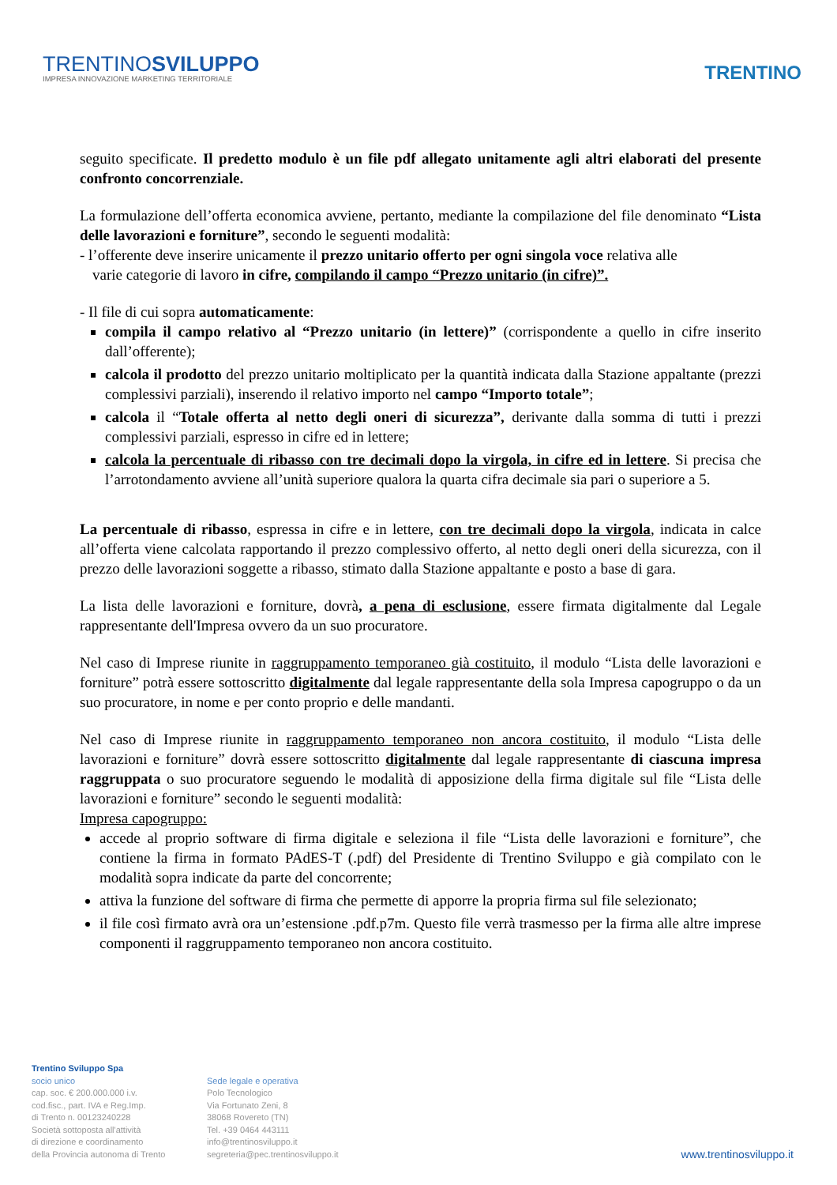TRENTINOSVILUPPO
IMPRESA INNOVAZIONE MARKETING TERRITORIALE
TRENTINO
seguito specificate. Il predetto modulo è un file pdf allegato unitamente agli altri elaborati del presente confronto concorrenziale.
La formulazione dell’offerta economica avviene, pertanto, mediante la compilazione del file denominato “Lista delle lavorazioni e forniture”, secondo le seguenti modalità:
- l’offerente deve inserire unicamente il prezzo unitario offerto per ogni singola voce relativa alle
varie categorie di lavoro in cifre, compilando il campo “Prezzo unitario (in cifre)”.
- Il file di cui sopra automaticamente:
compila il campo relativo al “Prezzo unitario (in lettere)” (corrispondente a quello in cifre inserito dall’offerente);
calcola il prodotto del prezzo unitario moltiplicato per la quantità indicata dalla Stazione appaltante (prezzi complessivi parziali), inserendo il relativo importo nel campo “Importo totale”;
calcola il “Totale offerta al netto degli oneri di sicurezza”, derivante dalla somma di tutti i prezzi complessivi parziali, espresso in cifre ed in lettere;
calcola la percentuale di ribasso con tre decimali dopo la virgola, in cifre ed in lettere. Si precisa che l’arrotondamento avviene all’unità superiore qualora la quarta cifra decimale sia pari o superiore a 5.
La percentuale di ribasso, espressa in cifre e in lettere, con tre decimali dopo la virgola, indicata in calce all’offerta viene calcolata rapportando il prezzo complessivo offerto, al netto degli oneri della sicurezza, con il prezzo delle lavorazioni soggette a ribasso, stimato dalla Stazione appaltante e posto a base di gara.
La lista delle lavorazioni e forniture, dovrà, a pena di esclusione, essere firmata digitalmente dal Legale rappresentante dell'Impresa ovvero da un suo procuratore.
Nel caso di Imprese riunite in raggruppamento temporaneo già costituito, il modulo “Lista delle lavorazioni e forniture” potrà essere sottoscritto digitalmente dal legale rappresentante della sola Impresa capogruppo o da un suo procuratore, in nome e per conto proprio e delle mandanti.
Nel caso di Imprese riunite in raggruppamento temporaneo non ancora costituito, il modulo “Lista delle lavorazioni e forniture” dovrà essere sottoscritto digitalmente dal legale rappresentante di ciascuna impresa raggruppata o suo procuratore seguendo le modalità di apposizione della firma digitale sul file “Lista delle lavorazioni e forniture” secondo le seguenti modalità:
Impresa capogruppo:
accede al proprio software di firma digitale e seleziona il file “Lista delle lavorazioni e forniture”, che contiene la firma in formato PAdES-T (.pdf) del Presidente di Trentino Sviluppo e già compilato con le modalità sopra indicate da parte del concorrente;
attiva la funzione del software di firma che permette di apporre la propria firma sul file selezionato;
il file così firmato avrà ora un’estensione .pdf.p7m. Questo file verrà trasmesso per la firma alle altre imprese componenti il raggruppamento temporaneo non ancora costituito.
Trentino Sviluppo Spa
socio unico
cap. soc. € 200.000.000 i.v.
cod.fisc., part. IVA e Reg.Imp.
di Trento n. 00123240228
Società sottoposta all'attività
di direzione e coordinamento
della Provincia autonoma di Trento
Sede legale e operativa
Polo Tecnologico
Via Fortunato Zeni, 8
38068 Rovereto (TN)
Tel. +39 0464 443111
info@trentinosviluppo.it
segreteria@pec.trentinosviluppo.it
www.trentinosviluppo.it